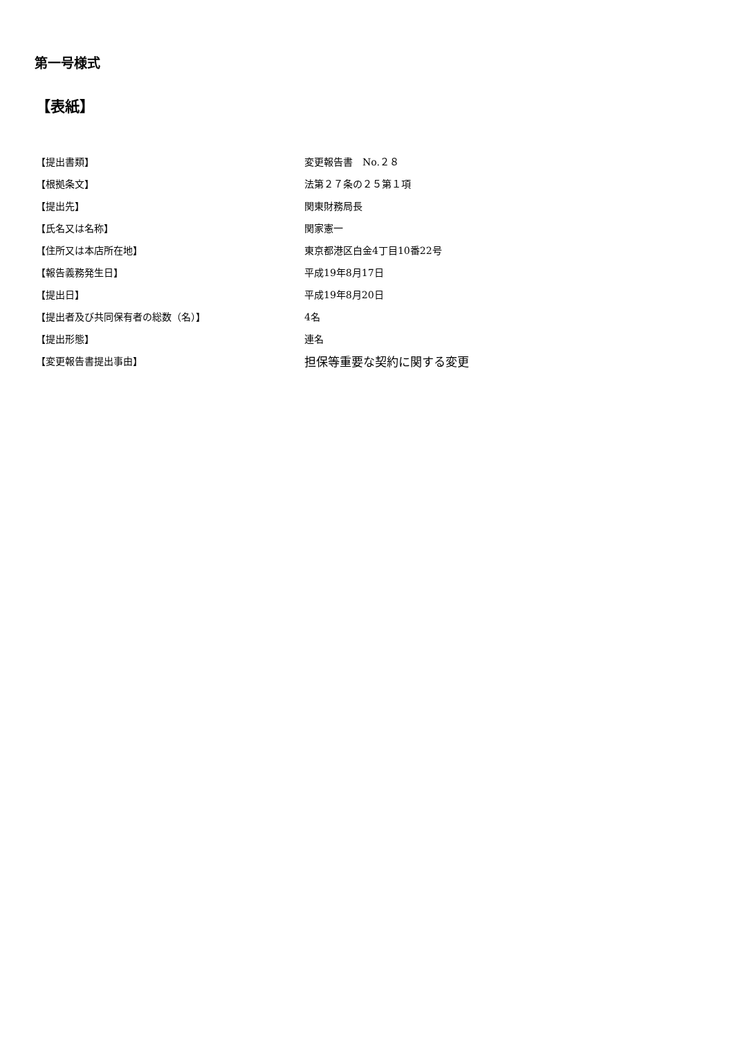第一号様式
【表紙】
| 【提出書類】 | 変更報告書 No.２８ |
| 【根拠条文】 | 法第２７条の２５第１項 |
| 【提出先】 | 関東財務局長 |
| 【氏名又は名称】 | 関家憲一 |
| 【住所又は本店所在地】 | 東京都港区白金4丁目10番22号 |
| 【報告義務発生日】 | 平成19年8月17日 |
| 【提出日】 | 平成19年8月20日 |
| 【提出者及び共同保有者の総数（名）】 | 4名 |
| 【提出形態】 | 連名 |
| 【変更報告書提出事由】 | 担保等重要な契約に関する変更 |